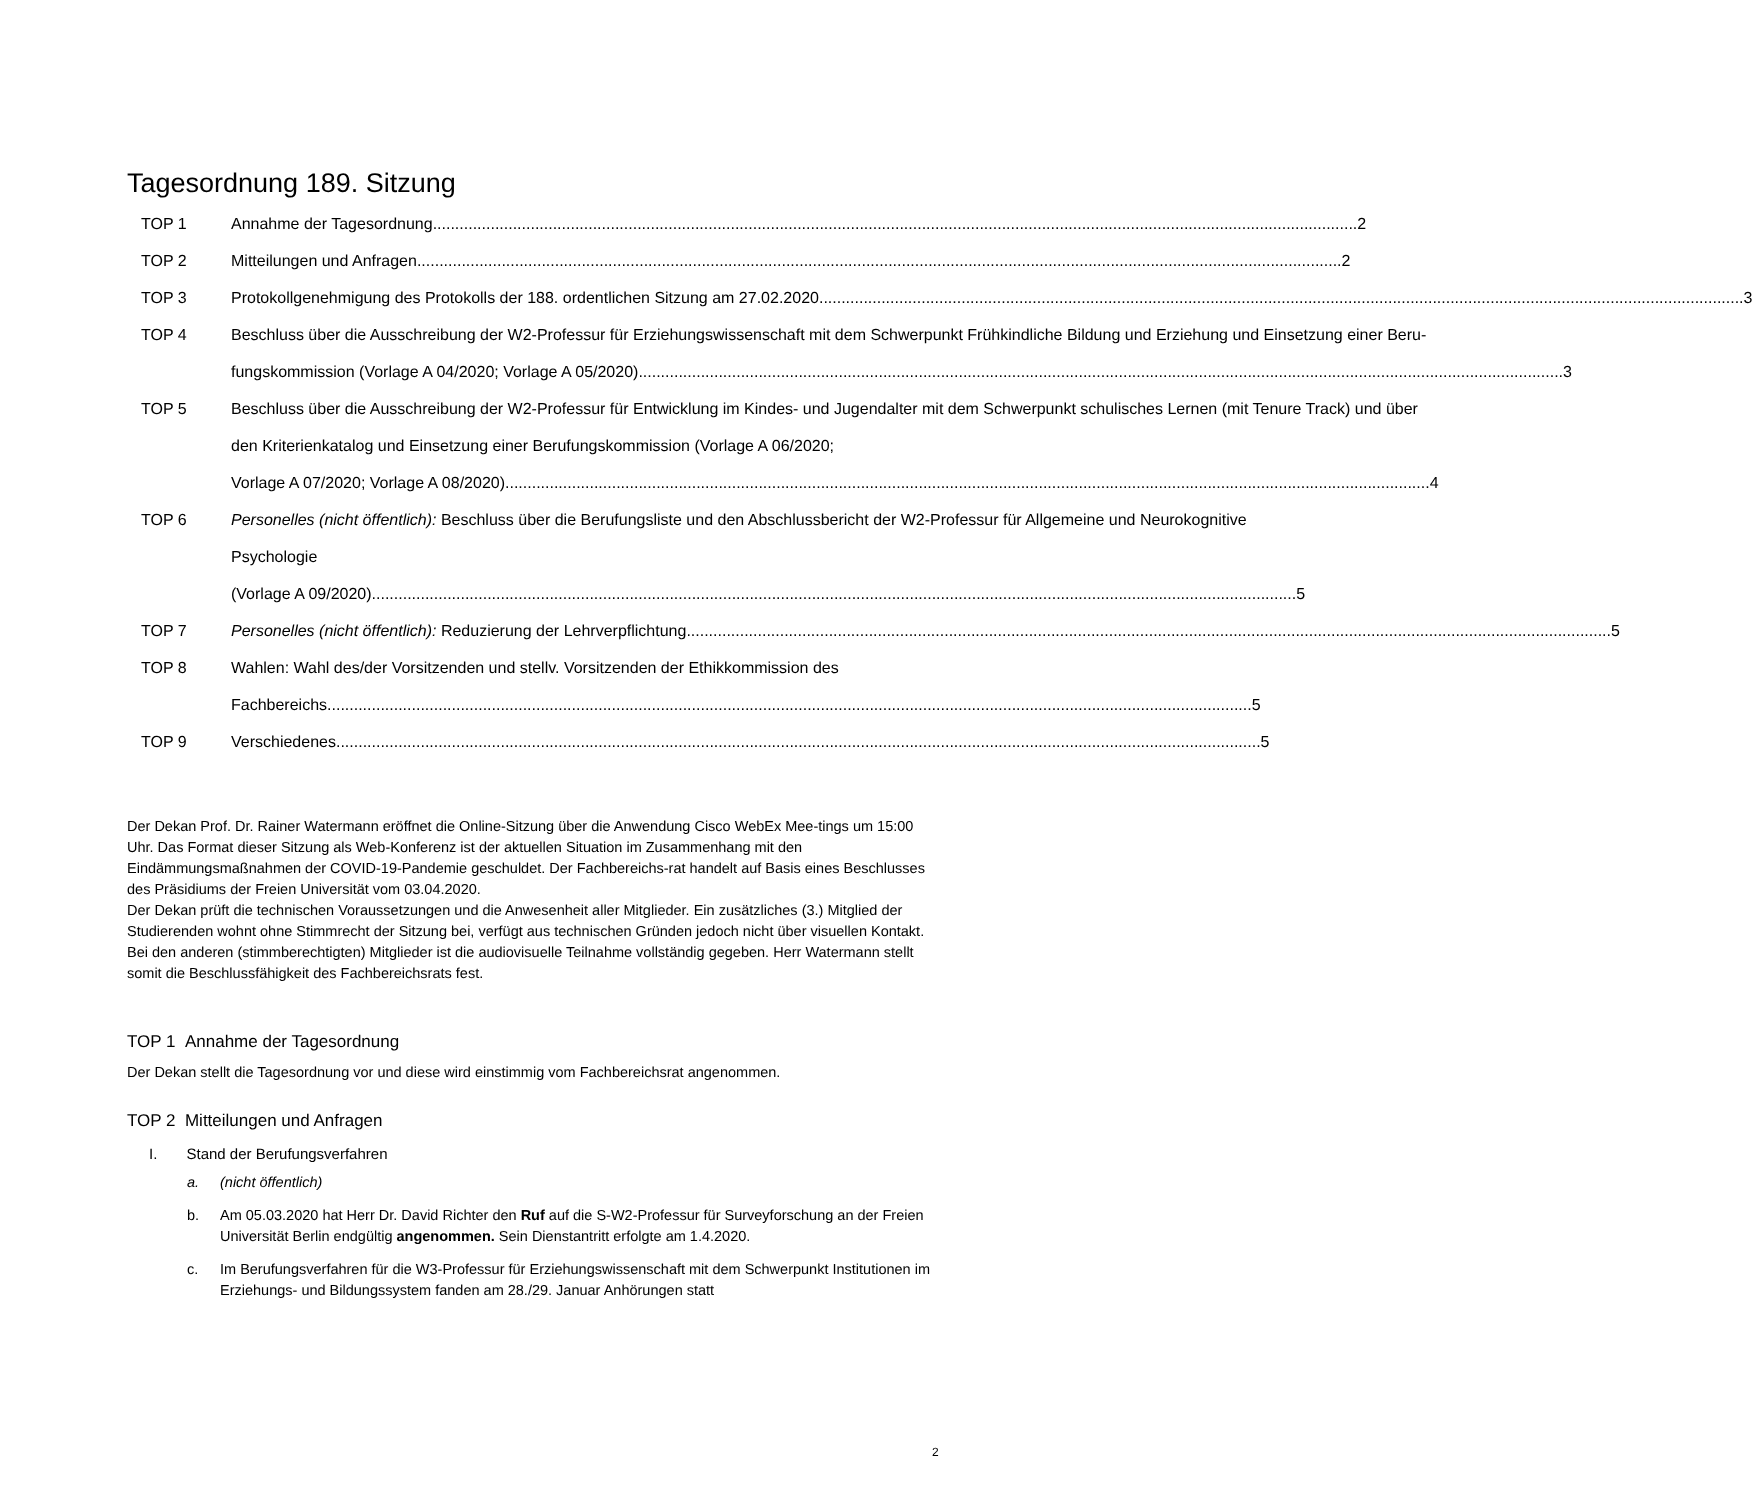Tagesordnung 189. Sitzung
TOP 1 Annahme der Tagesordnung 2
TOP 2 Mitteilungen und Anfragen 2
TOP 3 Protokollgenehmigung des Protokolls der 188. ordentlichen Sitzung am 27.02.2020 3
TOP 4 Beschluss über die Ausschreibung der W2-Professur für Erziehungswissenschaft mit dem Schwerpunkt Frühkindliche Bildung und Erziehung und Einsetzung einer Beru-
fungskommission (Vorlage A 04/2020; Vorlage A 05/2020) 3
TOP 5 Beschluss über die Ausschreibung der W2-Professur für Entwicklung im Kindes- und Jugendalter mit dem Schwerpunkt schulisches Lernen (mit Tenure Track) und über den Kriterienkatalog und Einsetzung einer Berufungskommission (Vorlage A 06/2020;
Vorlage A 07/2020; Vorlage A 08/2020) 4
TOP 6 Personelles (nicht öffentlich): Beschluss über die Berufungsliste und den Abschlussbericht der W2-Professur für Allgemeine und Neurokognitive Psychologie
(Vorlage A 09/2020) 5
TOP 7 Personelles (nicht öffentlich): Reduzierung der Lehrverpflichtung 5
TOP 8 Wahlen: Wahl des/der Vorsitzenden und stellv. Vorsitzenden der Ethikkommission des
Fachbereichs 5
TOP 9 Verschiedenes 5
Der Dekan Prof. Dr. Rainer Watermann eröffnet die Online-Sitzung über die Anwendung Cisco WebEx Mee-tings um 15:00 Uhr. Das Format dieser Sitzung als Web-Konferenz ist der aktuellen Situation im Zusammenhang mit den Eindämmungsmaßnahmen der COVID-19-Pandemie geschuldet. Der Fachbereichs-rat handelt auf Basis eines Beschlusses des Präsidiums der Freien Universität vom 03.04.2020.
Der Dekan prüft die technischen Voraussetzungen und die Anwesenheit aller Mitglieder. Ein zusätzliches (3.) Mitglied der Studierenden wohnt ohne Stimmrecht der Sitzung bei, verfügt aus technischen Gründen jedoch nicht über visuellen Kontakt. Bei den anderen (stimmberechtigten) Mitglieder ist die audiovisuelle Teilnahme vollständig gegeben. Herr Watermann stellt somit die Beschlussfähigkeit des Fachbereichsrats fest.
TOP 1 Annahme der Tagesordnung
Der Dekan stellt die Tagesordnung vor und diese wird einstimmig vom Fachbereichsrat angenommen.
TOP 2 Mitteilungen und Anfragen
I. Stand der Berufungsverfahren
a. (nicht öffentlich)
b. Am 05.03.2020 hat Herr Dr. David Richter den Ruf auf die S-W2-Professur für Surveyforschung an der Freien Universität Berlin endgültig angenommen. Sein Dienstantritt erfolgte am 1.4.2020.
c. Im Berufungsverfahren für die W3-Professur für Erziehungswissenschaft mit dem Schwerpunkt Institutionen im Erziehungs- und Bildungssystem fanden am 28./29. Januar Anhörungen statt
2